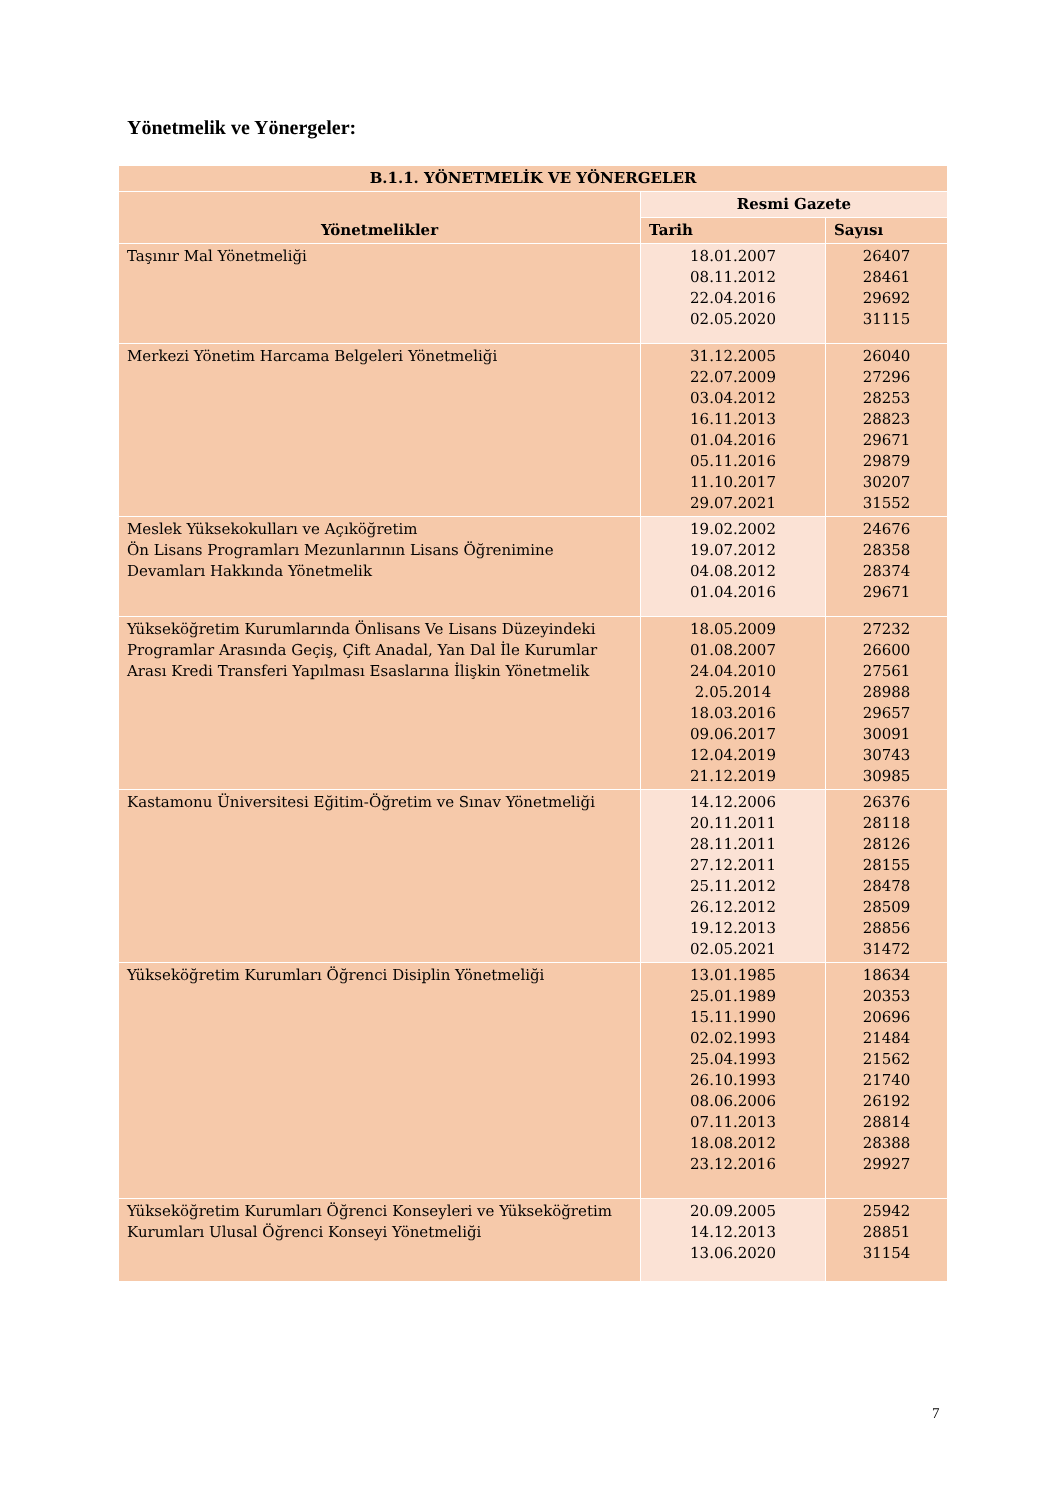Yönetmelik ve Yönergeler:
| B.1.1. YÖNETMELİK VE YÖNERGELER | | |
| --- | --- | --- |
| Yönetmelikler | Resmi Gazete | |
| | Tarih | Sayısı |
| Taşınır Mal Yönetmeliği | 18.01.2007 08.11.2012 22.04.2016 02.05.2020 | 26407 28461 29692 31115 |
| Merkezi Yönetim Harcama Belgeleri Yönetmeliği | 31.12.2005 22.07.2009 03.04.2012 16.11.2013 01.04.2016 05.11.2016 11.10.2017 29.07.2021 | 26040 27296 28253 28823 29671 29879 30207 31552 |
| Meslek Yüksekokulları ve Açıköğretim Ön Lisans Programları Mezunlarının Lisans Öğrenimine Devamları Hakkında Yönetmelik | 19.02.2002 19.07.2012 04.08.2012 01.04.2016 | 24676 28358 28374 29671 |
| Yükseköğretim Kurumlarında Önlisans Ve Lisans Düzeyindeki Programlar Arasında Geçiş, Çift Anadal, Yan Dal İle Kurumlar Arası Kredi Transferi Yapılması Esaslarına İlişkin Yönetmelik | 18.05.2009 01.08.2007 24.04.2010 2.05.2014 18.03.2016 09.06.2017 12.04.2019 21.12.2019 | 27232 26600 27561 28988 29657 30091 30743 30985 |
| Kastamonu Üniversitesi Eğitim-Öğretim ve Sınav Yönetmeliği | 14.12.2006 20.11.2011 28.11.2011 27.12.2011 25.11.2012 26.12.2012 19.12.2013 02.05.2021 | 26376 28118 28126 28155 28478 28509 28856 31472 |
| Yükseköğretim Kurumları Öğrenci Disiplin Yönetmeliği | 13.01.1985 25.01.1989 15.11.1990 02.02.1993 25.04.1993 26.10.1993 08.06.2006 07.11.2013 18.08.2012 23.12.2016 | 18634 20353 20696 21484 21562 21740 26192 28814 28388 29927 |
| Yükseköğretim Kurumları Öğrenci Konseyleri ve Yükseköğretim Kurumları Ulusal Öğrenci Konseyi Yönetmeliği | 20.09.2005 14.12.2013 13.06.2020 | 25942 28851 31154 |
7